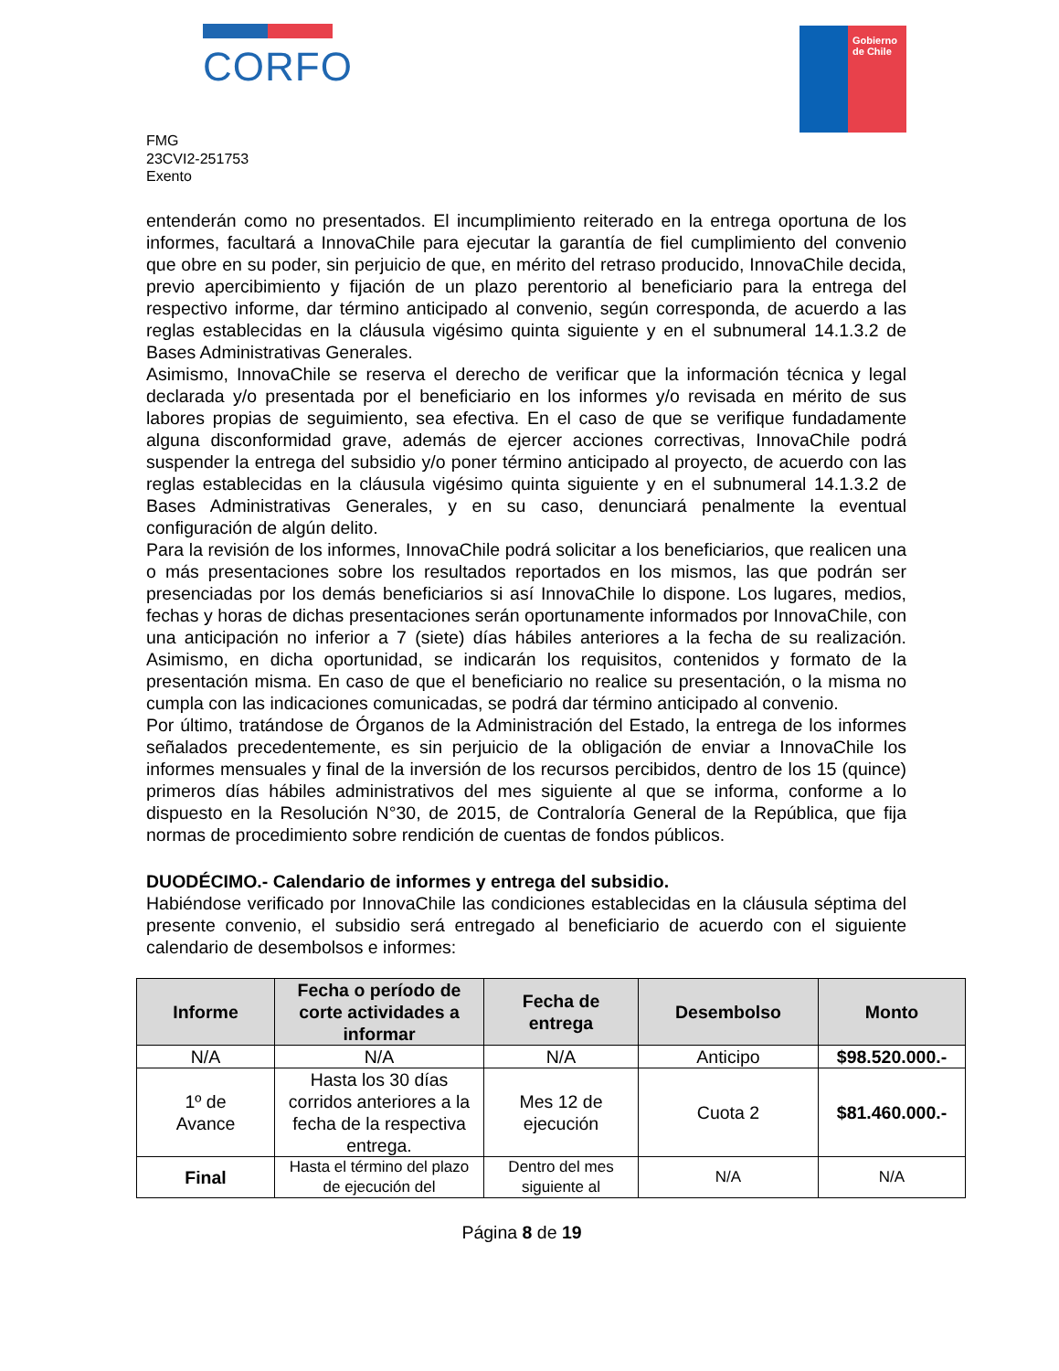CORFO
Gobierno
de Chile
FMG
23CVI2-251753
Exento
entenderán como no presentados. El incumplimiento reiterado en la entrega oportuna de los informes, facultará a InnovaChile para ejecutar la garantía de fiel cumplimiento del convenio que obre en su poder, sin perjuicio de que, en mérito del retraso producido, InnovaChile decida, previo apercibimiento y fijación de un plazo perentorio al beneficiario para la entrega del respectivo informe, dar término anticipado al convenio, según corresponda, de acuerdo a las reglas establecidas en la cláusula vigésimo quinta siguiente y en el subnumeral 14.1.3.2 de Bases Administrativas Generales.
Asimismo, InnovaChile se reserva el derecho de verificar que la información técnica y legal declarada y/o presentada por el beneficiario en los informes y/o revisada en mérito de sus labores propias de seguimiento, sea efectiva. En el caso de que se verifique fundadamente alguna disconformidad grave, además de ejercer acciones correctivas, InnovaChile podrá suspender la entrega del subsidio y/o poner término anticipado al proyecto, de acuerdo con las reglas establecidas en la cláusula vigésimo quinta siguiente y en el subnumeral 14.1.3.2 de Bases Administrativas Generales, y en su caso, denunciará penalmente la eventual configuración de algún delito.
Para la revisión de los informes, InnovaChile podrá solicitar a los beneficiarios, que realicen una o más presentaciones sobre los resultados reportados en los mismos, las que podrán ser presenciadas por los demás beneficiarios si así InnovaChile lo dispone. Los lugares, medios, fechas y horas de dichas presentaciones serán oportunamente informados por InnovaChile, con una anticipación no inferior a 7 (siete) días hábiles anteriores a la fecha de su realización. Asimismo, en dicha oportunidad, se indicarán los requisitos, contenidos y formato de la presentación misma. En caso de que el beneficiario no realice su presentación, o la misma no cumpla con las indicaciones comunicadas, se podrá dar término anticipado al convenio.
Por último, tratándose de Órganos de la Administración del Estado, la entrega de los informes señalados precedentemente, es sin perjuicio de la obligación de enviar a InnovaChile los informes mensuales y final de la inversión de los recursos percibidos, dentro de los 15 (quince) primeros días hábiles administrativos del mes siguiente al que se informa, conforme a lo dispuesto en la Resolución N°30, de 2015, de Contraloría General de la República, que fija normas de procedimiento sobre rendición de cuentas de fondos públicos.
DUODÉCIMO.- Calendario de informes y entrega del subsidio.
Habiéndose verificado por InnovaChile las condiciones establecidas en la cláusula séptima del presente convenio, el subsidio será entregado al beneficiario de acuerdo con el siguiente calendario de desembolsos e informes:
| Informe | Fecha o período de corte actividades a informar | Fecha de entrega | Desembolso | Monto |
| --- | --- | --- | --- | --- |
| N/A | N/A | N/A | Anticipo | $98.520.000.- |
| 1º de Avance | Hasta los 30 días corridos anteriores a la fecha de la respectiva entrega. | Mes 12 de ejecución | Cuota 2 | $81.460.000.- |
| Final | Hasta el término del plazo de ejecución del | Dentro del mes siguiente al | N/A | N/A |
Página 8 de 19